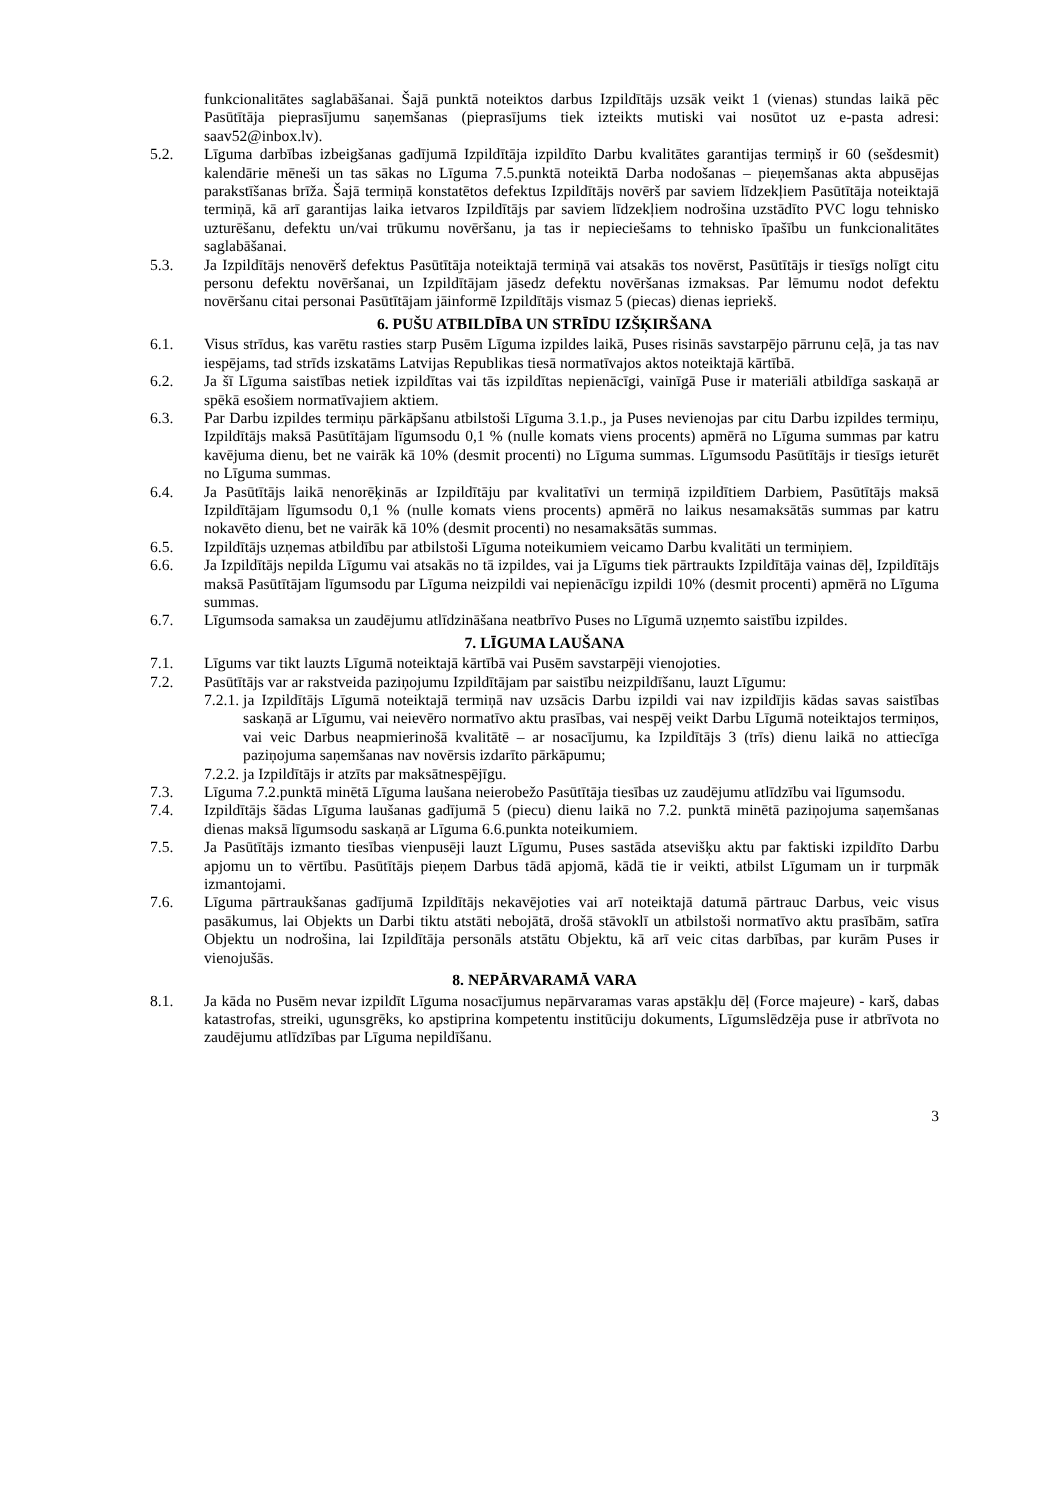funkcionalitātes saglabāšanai. Šajā punktā noteiktos darbus Izpildītājs uzsāk veikt 1 (vienas) stundas laikā pēc Pasūtītāja pieprasījumu saņemšanas (pieprasījums tiek izteikts mutiski vai nosūtot uz e-pasta adresi: saav52@inbox.lv).
5.2. Līguma darbības izbeigšanas gadījumā Izpildītāja izpildīto Darbu kvalitātes garantijas termiņš ir 60 (sešdesmit) kalendārie mēneši un tas sākas no Līguma 7.5.punktā noteiktā Darba nodošanas – pieņemšanas akta abpusējas parakstīšanas brīža. Šajā termiņā konstatētos defektus Izpildītājs novērš par saviem līdzekļiem Pasūtītāja noteiktajā termiņā, kā arī garantijas laika ietvaros Izpildītājs par saviem līdzekļiem nodrošina uzstādīto PVC logu tehnisko uzturēšanu, defektu un/vai trūkumu novēršanu, ja tas ir nepieciešams to tehnisko īpašību un funkcionalitātes saglabāšanai.
5.3. Ja Izpildītājs nenovērš defektus Pasūtītāja noteiktajā termiņā vai atsakās tos novērst, Pasūtītājs ir tiesīgs nolīgt citu personu defektu novēršanai, un Izpildītājam jāsedz defektu novēršanas izmaksas. Par lēmumu nodot defektu novēršanu citai personai Pasūtītājam jāinformē Izpildītājs vismaz 5 (piecas) dienas iepriekš.
6. PUŠU ATBILDĪBA UN STRĪDU IZŠĶIRŠANA
6.1. Visus strīdus, kas varētu rasties starp Pusēm Līguma izpildes laikā, Puses risinās savstarpējo pārrunu ceļā, ja tas nav iespējams, tad strīds izskatāms Latvijas Republikas tiesā normatīvajos aktos noteiktajā kārtībā.
6.2. Ja šī Līguma saistības netiek izpildītas vai tās izpildītas nepienācīgi, vainīgā Puse ir materiāli atbildīga saskaņā ar spēkā esošiem normatīvajiem aktiem.
6.3. Par Darbu izpildes termiņu pārkāpšanu atbilstoši Līguma 3.1.p., ja Puses nevienojas par citu Darbu izpildes termiņu, Izpildītājs maksā Pasūtītājam līgumsodu 0,1 % (nulle komats viens procents) apmērā no Līguma summas par katru kavējuma dienu, bet ne vairāk kā 10% (desmit procenti) no Līguma summas. Līgumsodu Pasūtītājs ir tiesīgs ieturēt no Līguma summas.
6.4. Ja Pasūtītājs laikā nenorēķinās ar Izpildītāju par kvalitatīvi un termiņā izpildītiem Darbiem, Pasūtītājs maksā Izpildītājam līgumsodu 0,1 % (nulle komats viens procents) apmērā no laikus nesamaksātās summas par katru nokavēto dienu, bet ne vairāk kā 10% (desmit procenti) no nesamaksātās summas.
6.5. Izpildītājs uzņemas atbildību par atbilstoši Līguma noteikumiem veicamo Darbu kvalitāti un termiņiem.
6.6. Ja Izpildītājs nepilda Līgumu vai atsakās no tā izpildes, vai ja Līgums tiek pārtraukts Izpildītāja vainas dēļ, Izpildītājs maksā Pasūtītājam līgumsodu par Līguma neizpildi vai nepienācīgu izpildi 10% (desmit procenti) apmērā no Līguma summas.
6.7. Līgumsoda samaksa un zaudējumu atlīdzināšana neatbrīvo Puses no Līgumā uzņemto saistību izpildes.
7. LĪGUMA LAUŠANA
7.1. Līgums var tikt lauzts Līgumā noteiktajā kārtībā vai Pusēm savstarpēji vienojoties.
7.2. Pasūtītājs var ar rakstveida paziņojumu Izpildītājam par saistību neizpildīšanu, lauzt Līgumu:
7.2.1. ja Izpildītājs Līgumā noteiktajā termiņā nav uzsācis Darbu izpildi vai nav izpildījis kādas savas saistības saskaņā ar Līgumu, vai neievēro normatīvo aktu prasības, vai nespēj veikt Darbu Līgumā noteiktajos termiņos, vai veic Darbus neapmierinošā kvalitātē – ar nosacījumu, ka Izpildītājs 3 (trīs) dienu laikā no attiecīga paziņojuma saņemšanas nav novērsis izdarīto pārkāpumu;
7.2.2. ja Izpildītājs ir atzīts par maksātnespējīgu.
7.3. Līguma 7.2.punktā minētā Līguma laušana neierobežo Pasūtītāja tiesības uz zaudējumu atlīdzību vai līgumsodu.
7.4. Izpildītājs šādas Līguma laušanas gadījumā 5 (piecu) dienu laikā no 7.2. punktā minētā paziņojuma saņemšanas dienas maksā līgumsodu saskaņā ar Līguma 6.6.punkta noteikumiem.
7.5. Ja Pasūtītājs izmanto tiesības vienpusēji lauzt Līgumu, Puses sastāda atsevišķu aktu par faktiski izpildīto Darbu apjomu un to vērtību. Pasūtītājs pieņem Darbus tādā apjomā, kādā tie ir veikti, atbilst Līgumam un ir turpmāk izmantojami.
7.6. Līguma pārtraukšanas gadījumā Izpildītājs nekavējoties vai arī noteiktajā datumā pārtrauc Darbus, veic visus pasākumus, lai Objekts un Darbi tiktu atstāti nebojātā, drošā stāvoklī un atbilstoši normatīvo aktu prasībām, satīra Objektu un nodrošina, lai Izpildītāja personāls atstātu Objektu, kā arī veic citas darbības, par kurām Puses ir vienojušās.
8. NEPĀRVARAMĀ VARA
8.1. Ja kāda no Pusēm nevar izpildīt Līguma nosacījumus nepārvaramas varas apstākļu dēļ (Force majeure) - karš, dabas katastrofas, streiki, ugunsgrēks, ko apstiprina kompetentu institūciju dokuments, Līgumslēdzēja puse ir atbrīvota no zaudējumu atlīdzības par Līguma nepildīšanu.
3